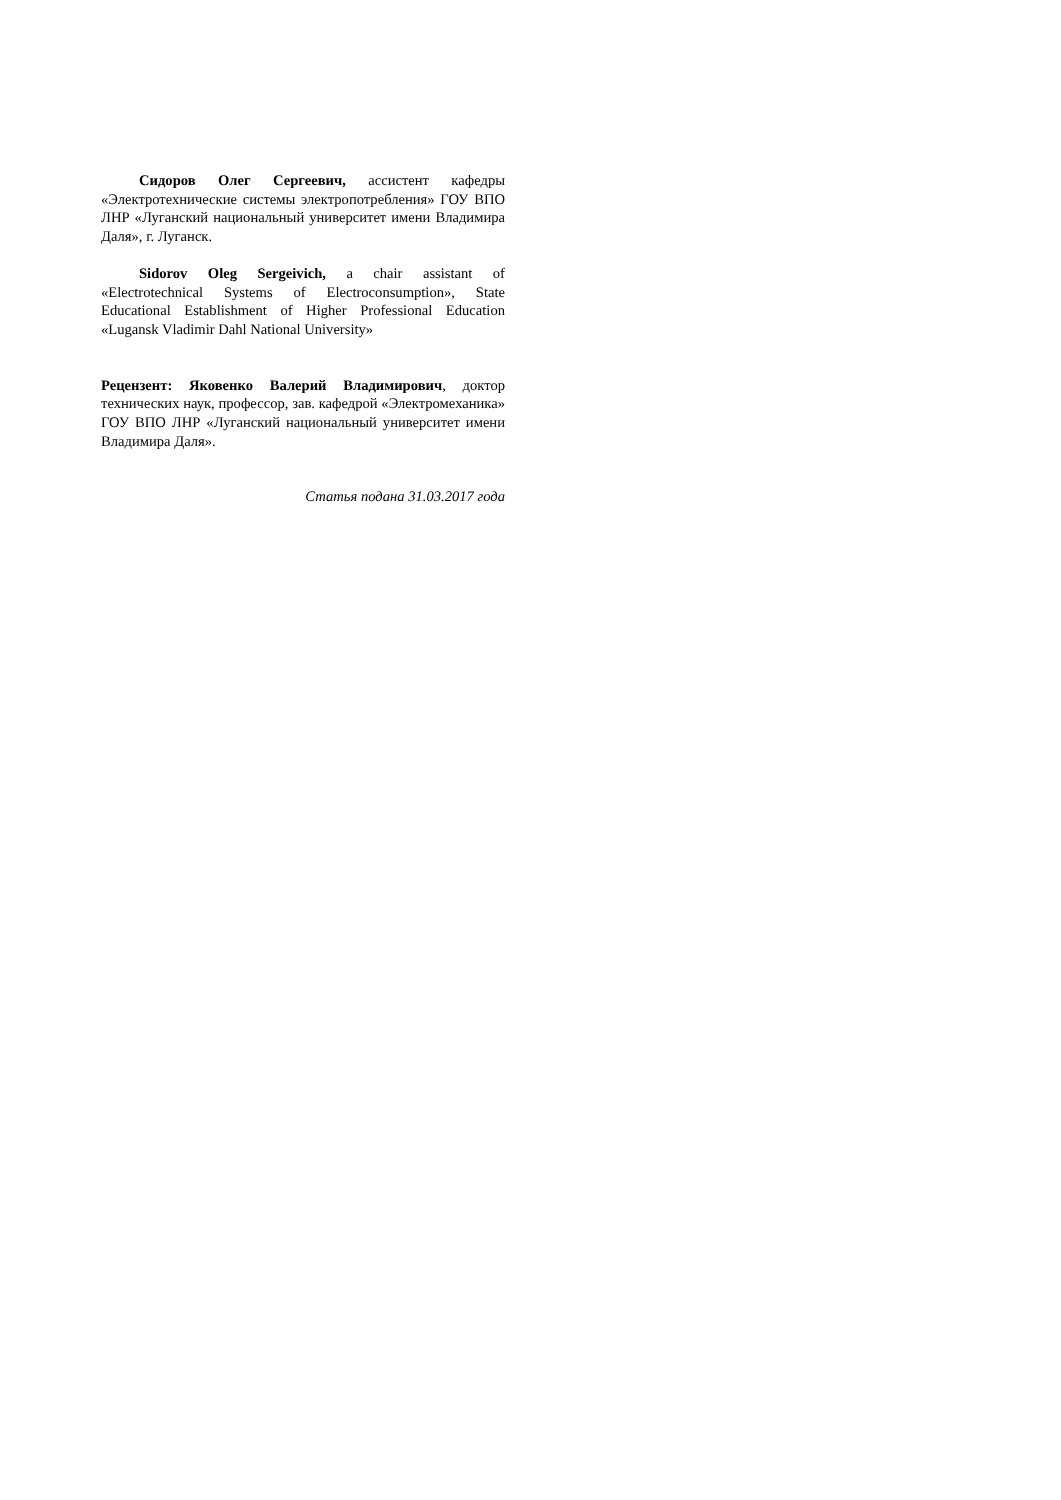Сидоров Олег Сергеевич, ассистент кафедры «Электротехнические системы электропотребления» ГОУ ВПО ЛНР «Луганский национальный университет имени Владимира Даля», г. Луганск.
Sidorov Oleg Sergeivich, a chair assistant of «Electrotechnical Systems of Electroconsumption», State Educational Establishment of Higher Professional Education «Lugansk Vladimir Dahl National University»
Рецензент: Яковенко Валерий Владимирович, доктор технических наук, профессор, зав. кафедрой «Электромеханика» ГОУ ВПО ЛНР «Луганский национальный университет имени Владимира Даля».
Статья подана 31.03.2017 года